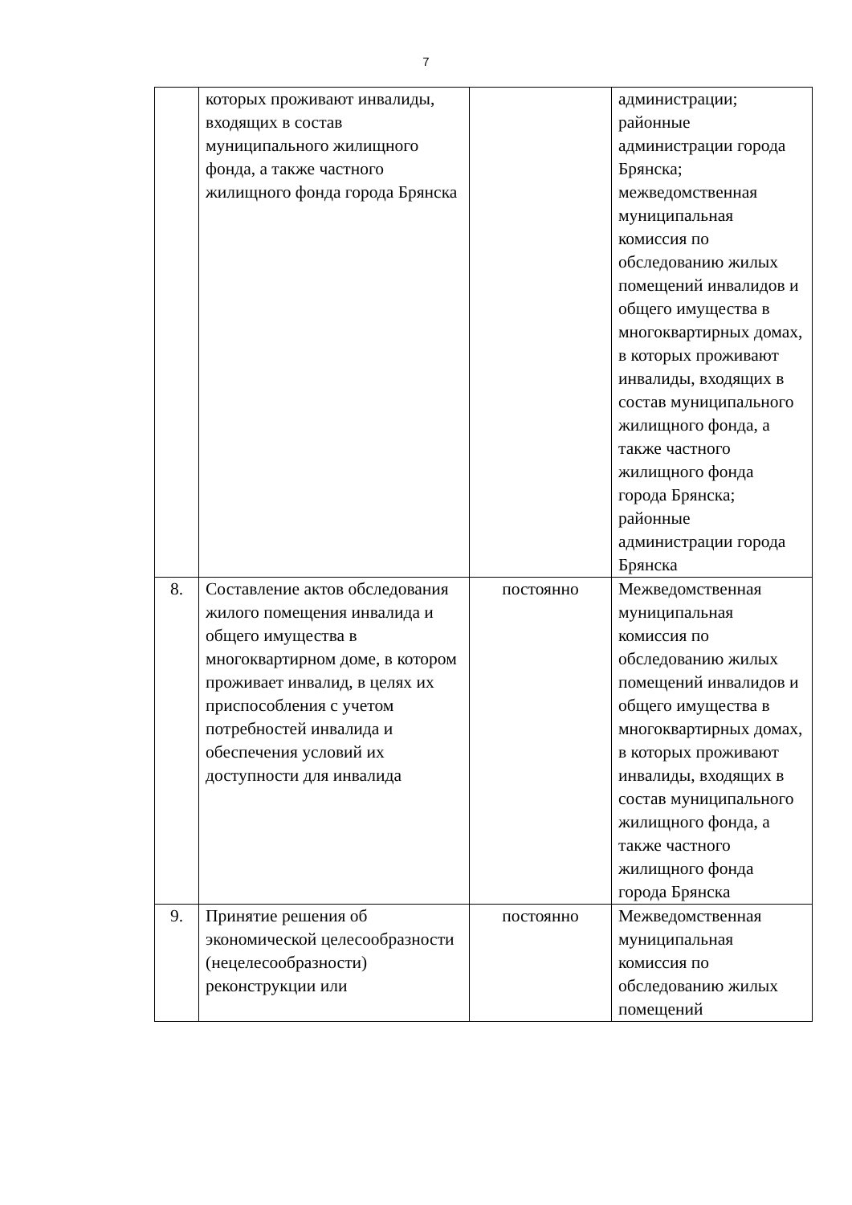7
| | которых проживают инвалиды, входящих в состав муниципального жилищного фонда, а также частного жилищного фонда города Брянска | | администрации; районные администрации города Брянска; межведомственная муниципальная комиссия по обследованию жилых помещений инвалидов и общего имущества в многоквартирных домах, в которых проживают инвалиды, входящих в состав муниципального жилищного фонда, а также частного жилищного фонда города Брянска; районные администрации города Брянска |
| 8. | Составление актов обследования жилого помещения инвалида и общего имущества в многоквартирном доме, в котором проживает инвалид, в целях их приспособления с учетом потребностей инвалида и обеспечения условий их доступности для инвалида | постоянно | Межведомственная муниципальная комиссия по обследованию жилых помещений инвалидов и общего имущества в многоквартирных домах, в которых проживают инвалиды, входящих в состав муниципального жилищного фонда, а также частного жилищного фонда города Брянска |
| 9. | Принятие решения об экономической целесообразности (нецелесообразности) реконструкции или | постоянно | Межведомственная муниципальная комиссия по обследованию жилых помещений |